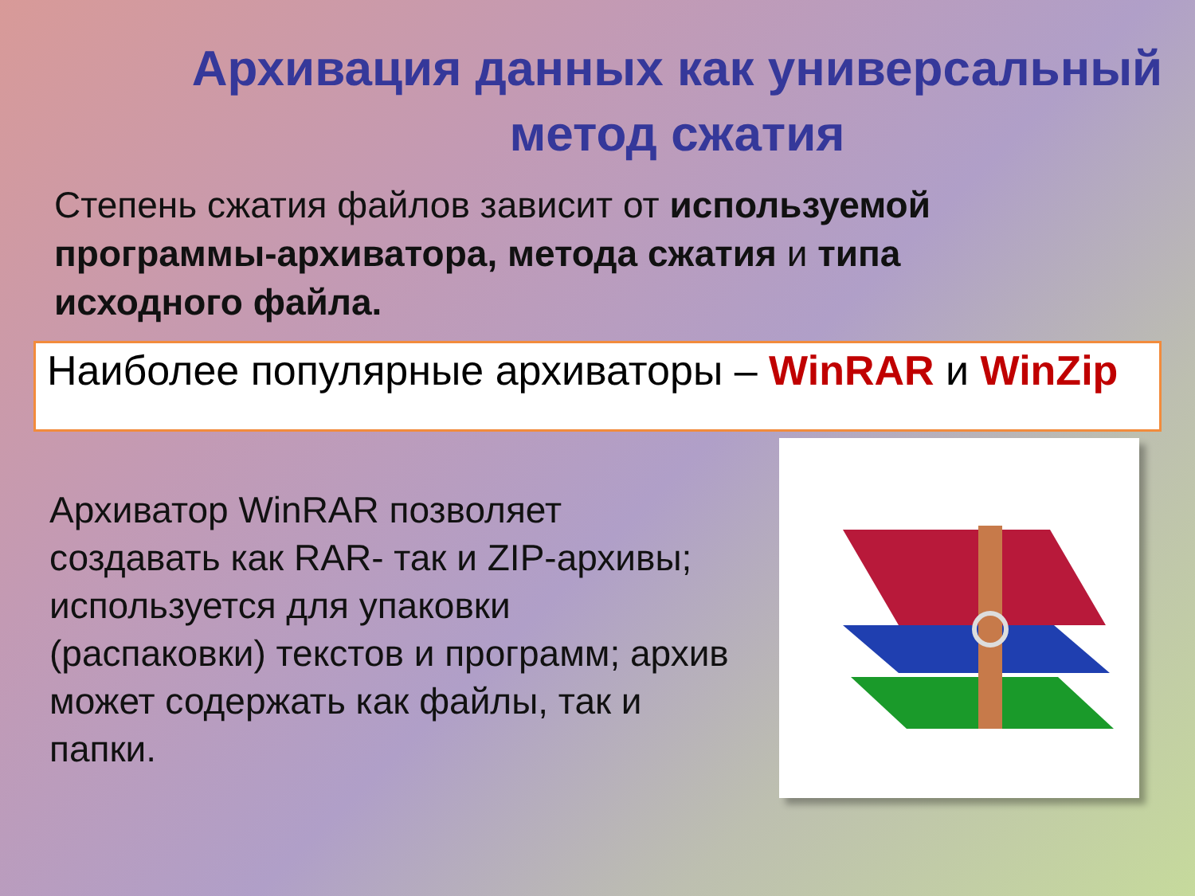Архивация данных как универсальный метод сжатия
Степень сжатия файлов зависит от используемой программы-архиватора, метода сжатия и типа исходного файла.
Наиболее популярные архиваторы – WinRAR и WinZip
Архиватор WinRAR позволяет создавать как RAR- так и ZIP-архивы; используется для упаковки (распаковки) текстов и программ; архив может содержать как файлы, так и папки.